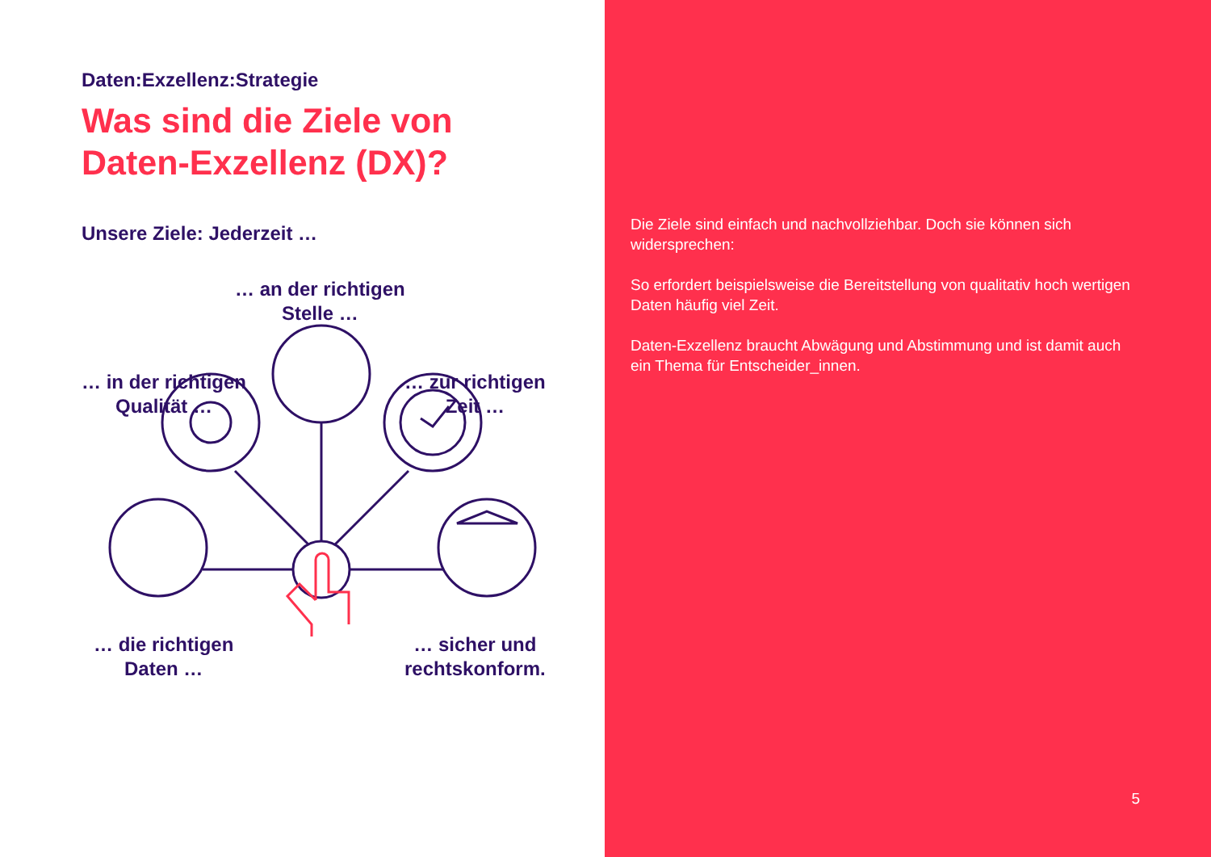Daten:Exzellenz:Strategie
Was sind die Ziele von
Daten-Exzellenz (DX)?
Unsere Ziele: Jederzeit …
… an der richtigen
Stelle …
… in der richtigen
Qualität …
… zur richtigen
Zeit …
… die richtigen
Daten …
… sicher und
rechtskonform.
Die Ziele sind einfach und nachvollziehbar. Doch sie können sich widersprechen:
So erfordert beispielsweise die Bereitstellung von qualitativ hoch wertigen Daten häufig viel Zeit.
Daten-Exzellenz braucht Abwägung und Abstimmung und ist damit auch ein Thema für Entscheider_innen.
5